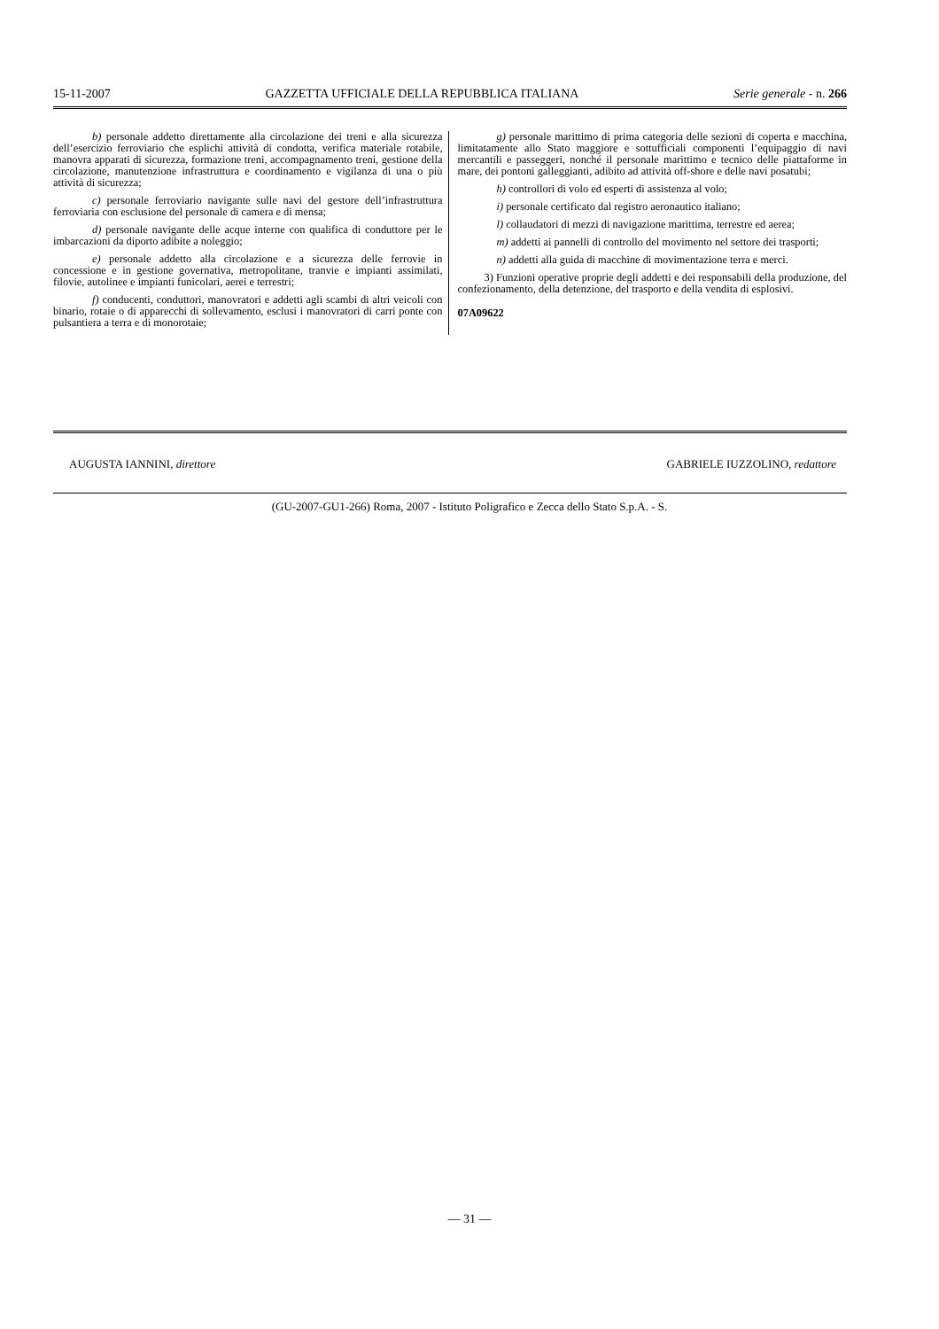15-11-2007 GAZZETTA UFFICIALE DELLA REPUBBLICA ITALIANA Serie generale - n. 266
b) personale addetto direttamente alla circolazione dei treni e alla sicurezza dell’esercizio ferroviario che esplichi attività di condotta, verifica materiale rotabile, manovra apparati di sicurezza, formazione treni, accompagnamento treni, gestione della circolazione, manutenzione infrastruttura e coordinamento e vigilanza di una o più attività di sicurezza;
c) personale ferroviario navigante sulle navi del gestore dell’infrastruttura ferroviaria con esclusione del personale di camera e di mensa;
d) personale navigante delle acque interne con qualifica di conduttore per le imbarcazioni da diporto adibite a noleggio;
e) personale addetto alla circolazione e a sicurezza delle ferrovie in concessione e in gestione governativa, metropolitane, tranvie e impianti assimilati, filovie, autolinee e impianti funicolari, aerei e terrestri;
f) conducenti, conduttori, manovratori e addetti agli scambi di altri veicoli con binario, rotaie o di apparecchi di sollevamento, esclusi i manovratori di carri ponte con pulsantiera a terra e di monorotaie;
g) personale marittimo di prima categoria delle sezioni di coperta e macchina, limitatamente allo Stato maggiore e sottufficiali componenti l’equipaggio di navi mercantili e passeggeri, nonché il personale marittimo e tecnico delle piattaforme in mare, dei pontoni galleggianti, adibito ad attività off-shore e delle navi posatubi;
h) controllori di volo ed esperti di assistenza al volo;
i) personale certificato dal registro aeronautico italiano;
l) collaudatori di mezzi di navigazione marittima, terrestre ed aerea;
m) addetti ai pannelli di controllo del movimento nel settore dei trasporti;
n) addetti alla guida di macchine di movimentazione terra e merci.
3) Funzioni operative proprie degli addetti e dei responsabili della produzione, del confezionamento, della detenzione, del trasporto e della vendita di esplosivi.
07A09622
AUGUSTA IANNINI, direttore GABRIELE IUZZOLINO, redattore
(GU-2007-GU1-266) Roma, 2007 - Istituto Poligrafico e Zecca dello Stato S.p.A. - S.
— 31 —